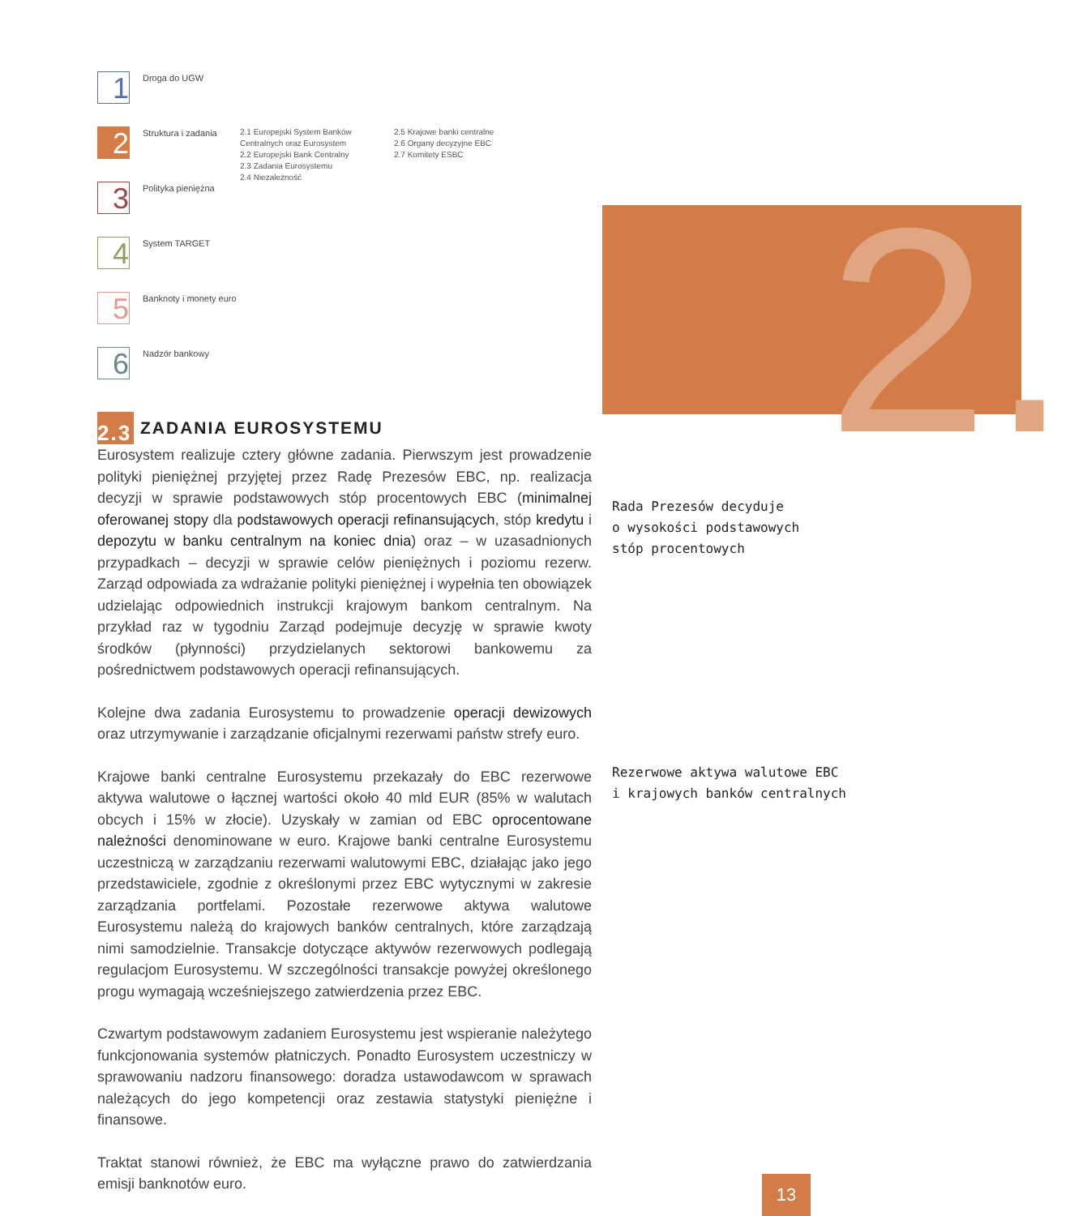1
Droga do UGW
2
Struktura i zadania
2.1 Europejski System Banków Centralnych oraz Eurosystem
2.2 Europejski Bank Centralny
2.3 Zadania Eurosystemu
2.4 Niezależność
2.5 Krajowe banki centralne
2.6 Organy decyzyjne EBC
2.7 Komitety ESBC
3
Polityka pieniężna
4
System TARGET
5
Banknoty i monety euro
6
Nadzór bankowy
2.
2.3 ZADANIA EUROSYSTEMU
Eurosystem realizuje cztery główne zadania. Pierwszym jest prowadzenie polityki pieniężnej przyjętej przez Radę Prezesów EBC, np. realizacja decyzji w sprawie podstawowych stóp procentowych EBC (minimalnej oferowanej stopy dla podstawowych operacji refinansujących, stóp kredytu i depozytu w banku centralnym na koniec dnia) oraz – w uzasadnionych przypadkach – decyzji w sprawie celów pieniężnych i poziomu rezerw. Zarząd odpowiada za wdrażanie polityki pieniężnej i wypełnia ten obowiązek udzielając odpowiednich instrukcji krajowym bankom centralnym. Na przykład raz w tygodniu Zarząd podejmuje decyzję w sprawie kwoty środków (płynności) przydzielanych sektorowi bankowemu za pośrednictwem podstawowych operacji refinansujących.
Kolejne dwa zadania Eurosystemu to prowadzenie operacji dewizowych oraz utrzymywanie i zarządzanie oficjalnymi rezerwami państw strefy euro.
Krajowe banki centralne Eurosystemu przekazały do EBC rezerwowe aktywa walutowe o łącznej wartości około 40 mld EUR (85% w walutach obcych i 15% w złocie). Uzyskały w zamian od EBC oprocentowane należności denominowane w euro. Krajowe banki centralne Eurosystemu uczestniczą w zarządzaniu rezerwami walutowymi EBC, działając jako jego przedstawiciele, zgodnie z określonymi przez EBC wytycznymi w zakresie zarządzania portfelami. Pozostałe rezerwowe aktywa walutowe Eurosystemu należą do krajowych banków centralnych, które zarządzają nimi samodzielnie. Transakcje dotyczące aktywów rezerwowych podlegają regulacjom Eurosystemu. W szczególności transakcje powyżej określonego progu wymagają wcześniejszego zatwierdzenia przez EBC.
Czwartym podstawowym zadaniem Eurosystemu jest wspieranie należytego funkcjonowania systemów płatniczych. Ponadto Eurosystem uczestniczy w sprawowaniu nadzoru finansowego: doradza ustawodawcom w sprawach należących do jego kompetencji oraz zestawia statystyki pieniężne i finansowe.
Traktat stanowi również, że EBC ma wyłączne prawo do zatwierdzania emisji banknotów euro.
Rada Prezesów decyduje
o wysokości podstawowych
stóp procentowych
Rezerwowe aktywa walutowe EBC
i krajowych banków centralnych
13